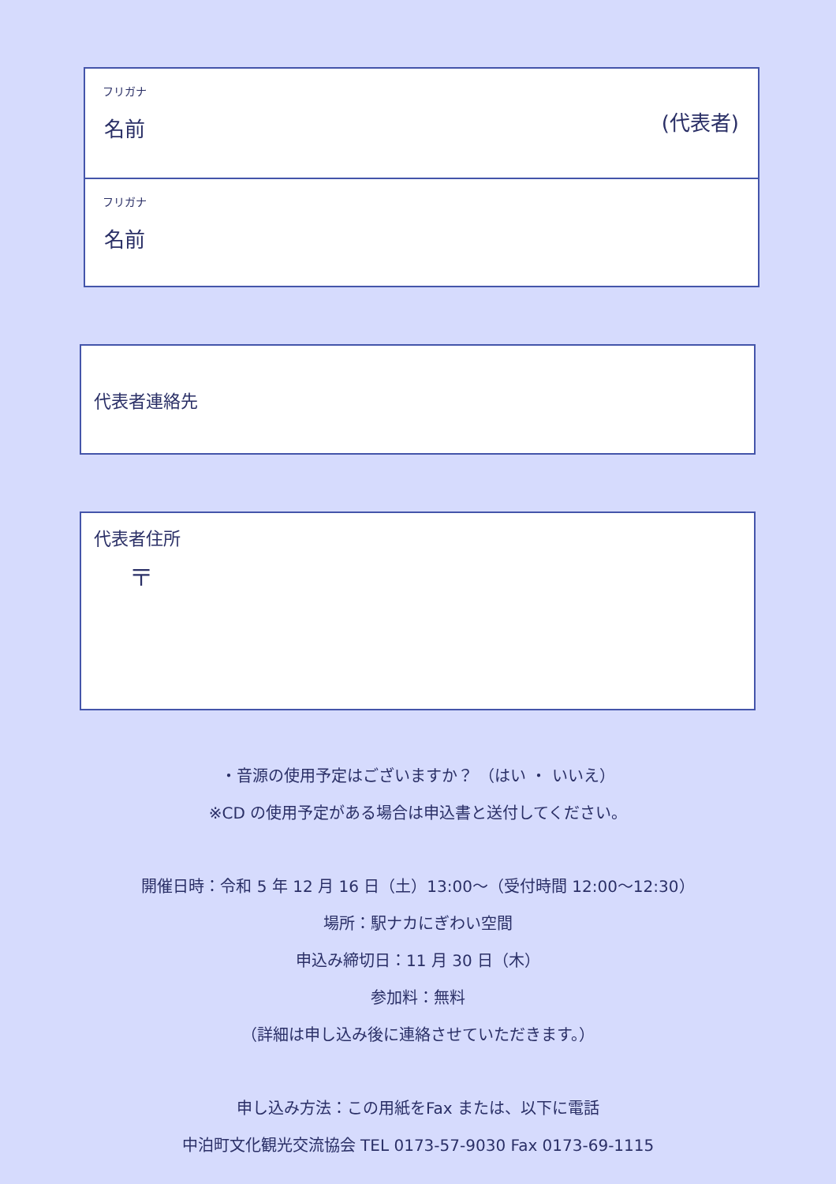フリガナ
名前 (代表者)
フリガナ
名前
代表者連絡先
代表者住所
〒
・音源の使用予定はございますか？ （はい ・ いいえ）
※CD の使用予定がある場合は申込書と送付してください。
開催日時：令和 5 年 12 月 16 日（土）13:00～（受付時間 12:00～12:30）
場所：駅ナカにぎわい空間
申込み締切日：11 月 30 日（木）
参加料：無料
（詳細は申し込み後に連絡させていただきます。）
申し込み方法：この用紙をFax または、以下に電話
中泊町文化観光交流協会 TEL 0173-57-9030 Fax 0173-69-1115